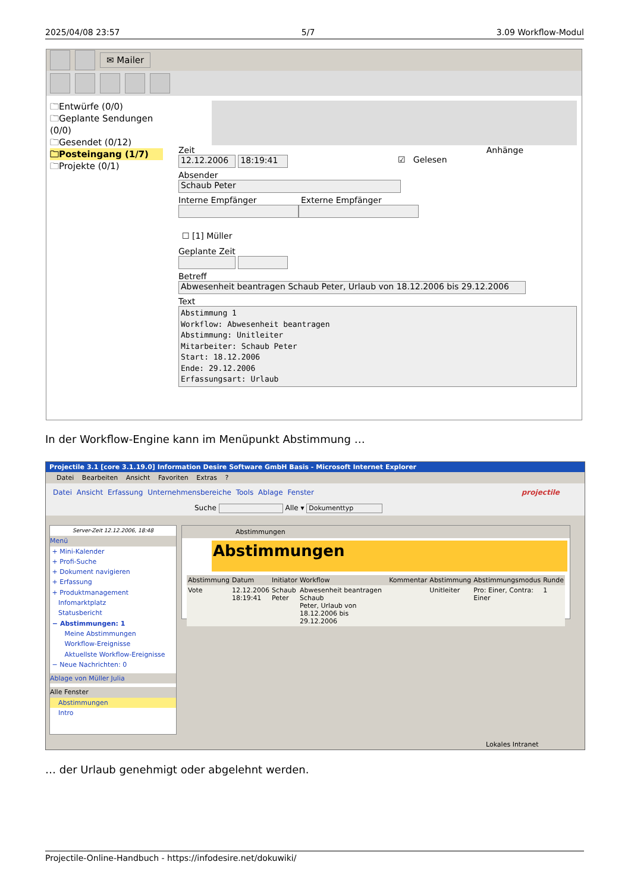2025/04/08 23:57 5/7 3.09 Workflow-Modul
✉ Mailer
🗀Entwürfe (0/0)
🗀Geplante Sendungen (0/0)
🗀Gesendet (0/12)
🗀Posteingang (1/7)
🗀Projekte (0/1)
Zeit Anhänge
12.12.2006 18:19:41 ☑ Gelesen
Absender
Schaub Peter
Interne Empfänger Externe Empfänger
☐ [1] Müller
Geplante Zeit
Betreff
Abwesenheit beantragen Schaub Peter, Urlaub von 18.12.2006 bis 29.12.2006
Text
Abstimmung 1
Workflow: Abwesenheit beantragen
Abstimmung: Unitleiter
Mitarbeiter: Schaub Peter
Start: 18.12.2006
Ende: 29.12.2006
Erfassungsart: Urlaub
In der Workflow-Engine kann im Menüpunkt Abstimmung …
Projectile 3.1 [core 3.1.19.0] Information Desire Software GmbH Basis - Microsoft Internet Explorer
Datei Bearbeiten Ansicht Favoriten Extras ?
Datei Ansicht Erfassung Unternehmensbereiche Tools Ablage Fenster projectile
Suche Alle ▾ Dokumenttyp
Server-Zeit 12.12.2006, 18:48
Menü
+ Mini-Kalender
+ Profi-Suche
+ Dokument navigieren
+ Erfassung
+ Produktmanagement
Infomarktplatz
Statusbericht
− Abstimmungen: 1
Meine Abstimmungen
Workflow-Ereignisse
Aktuellste Workflow-Ereignisse
− Neue Nachrichten: 0
Ablage von Müller Julia
Alle Fenster
Abstimmungen
Intro
Abstimmungen
Abstimmungen
| Abstimmung | Datum | Initiator | Workflow | Kommentar | Abstimmung | Abstimmungsmodus | Runde |
| --- | --- | --- | --- | --- | --- | --- | --- |
| Vote | 12.12.2006 18:19:41 | Schaub Peter | Abwesenheit beantragen Schaub Peter, Urlaub von 18.12.2006 bis 29.12.2006 | | Unitleiter | Pro: Einer, Contra: Einer | 1 |
Lokales Intranet
… der Urlaub genehmigt oder abgelehnt werden.
Projectile-Online-Handbuch - https://infodesire.net/dokuwiki/